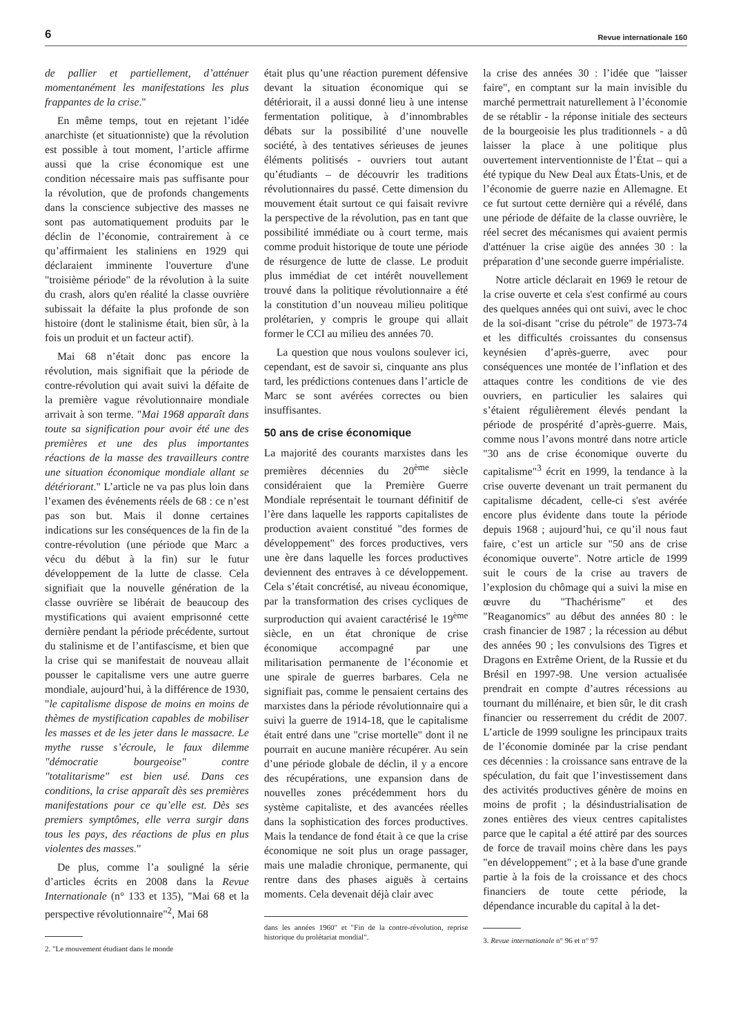6 Revue internationale 160
de pallier et partiellement, d’atténuer momentanément les manifestations les plus frappantes de la crise."
En même temps, tout en rejetant l’idée anarchiste (et situationniste) que la révolution est possible à tout moment, l’article affirme aussi que la crise économique est une condition nécessaire mais pas suffisante pour la révolution, que de profonds changements dans la conscience subjective des masses ne sont pas automatiquement produits par le déclin de l’économie, contrairement à ce qu’affirmaient les staliniens en 1929 qui déclaraient imminente l'ouverture d'une "troisième période" de la révolution à la suite du crash, alors qu'en réalité la classe ouvrière subissait la défaite la plus profonde de son histoire (dont le stalinisme était, bien sûr, à la fois un produit et un facteur actif).
Mai 68 n’était donc pas encore la révolution, mais signifiait que la période de contre-révolution qui avait suivi la défaite de la première vague révolutionnaire mondiale arrivait à son terme. "Mai 1968 apparaît dans toute sa signification pour avoir été une des premières et une des plus importantes réactions de la masse des travailleurs contre une situation économique mondiale allant se détériorant." L’article ne va pas plus loin dans l’examen des événements réels de 68 : ce n’est pas son but. Mais il donne certaines indications sur les conséquences de la fin de la contre-révolution (une période que Marc a vécu du début à la fin) sur le futur développement de la lutte de classe. Cela signifiait que la nouvelle génération de la classe ouvrière se libérait de beaucoup des mystifications qui avaient emprisonné cette dernière pendant la période précédente, surtout du stalinisme et de l’antifascisme, et bien que la crise qui se manifestait de nouveau allait pousser le capitalisme vers une autre guerre mondiale, aujourd’hui, à la différence de 1930, "le capitalisme dispose de moins en moins de thèmes de mystification capables de mobiliser les masses et de les jeter dans le massacre. Le mythe russe s’écroule, le faux dilemme "démocratie bourgeoise" contre "totalitarisme" est bien usé. Dans ces conditions, la crise apparaît dès ses premières manifestations pour ce qu’elle est. Dès ses premiers symptômes, elle verra surgir dans tous les pays, des réactions de plus en plus violentes des masses."
De plus, comme l’a souligné la série d’articles écrits en 2008 dans la Revue Internationale (n° 133 et 135), "Mai 68 et la perspective révolutionnaire"<sup>2</sup>, Mai 68
2. "Le mouvement étudiant dans le monde
était plus qu’une réaction purement défensive devant la situation économique qui se détériorait, il a aussi donné lieu à une intense fermentation politique, à d’innombrables débats sur la possibilité d’une nouvelle société, à des tentatives sérieuses de jeunes éléments politisés - ouvriers tout autant qu’étudiants – de découvrir les traditions révolutionnaires du passé. Cette dimension du mouvement était surtout ce qui faisait revivre la perspective de la révolution, pas en tant que possibilité immédiate ou à court terme, mais comme produit historique de toute une période de résurgence de lutte de classe. Le produit plus immédiat de cet intérêt nouvellement trouvé dans la politique révolutionnaire a été la constitution d’un nouveau milieu politique prolétarien, y compris le groupe qui allait former le CCI au milieu des années 70.
La question que nous voulons soulever ici, cependant, est de savoir si, cinquante ans plus tard, les prédictions contenues dans l’article de Marc se sont avérées correctes ou bien insuffisantes.
50 ans de crise économique
La majorité des courants marxistes dans les premières décennies du 20<sup>ème</sup> siècle considéraient que la Première Guerre Mondiale représentait le tournant définitif de l’ère dans laquelle les rapports capitalistes de production avaient constitué "des formes de développement" des forces productives, vers une ère dans laquelle les forces productives deviennent des entraves à ce développement. Cela s’était concrétisé, au niveau économique, par la transformation des crises cycliques de surproduction qui avaient caractérisé le 19<sup>ème</sup> siècle, en un état chronique de crise économique accompagné par une militarisation permanente de l’économie et une spirale de guerres barbares. Cela ne signifiait pas, comme le pensaient certains des marxistes dans la période révolutionnaire qui a suivi la guerre de 1914-18, que le capitalisme était entré dans une "crise mortelle" dont il ne pourrait en aucune manière récupérer. Au sein d’une période globale de déclin, il y a encore des récupérations, une expansion dans de nouvelles zones précédemment hors du système capitaliste, et des avancées réelles dans la sophistication des forces productives. Mais la tendance de fond était à ce que la crise économique ne soit plus un orage passager, mais une maladie chronique, permanente, qui rentre dans des phases aiguës à certains moments. Cela devenait déjà clair avec
dans les années 1960" et "Fin de la contre-révolution, reprise historique du prolétariat mondial".
la crise des années 30 : l’idée que "laisser faire", en comptant sur la main invisible du marché permettrait naturellement à l’économie de se rétablir - la réponse initiale des secteurs de la bourgeoisie les plus traditionnels - a dû laisser la place à une politique plus ouvertement interventionniste de l’État – qui a été typique du New Deal aux États-Unis, et de l’économie de guerre nazie en Allemagne. Et ce fut surtout cette dernière qui a révélé, dans une période de défaite de la classe ouvrière, le réel secret des mécanismes qui avaient permis d'atténuer la crise aigüe des années 30 : la préparation d’une seconde guerre impérialiste.
Notre article déclarait en 1969 le retour de la crise ouverte et cela s'est confirmé au cours des quelques années qui ont suivi, avec le choc de la soi-disant "crise du pétrole" de 1973-74 et les difficultés croissantes du consensus keynésien d’après-guerre, avec pour conséquences une montée de l’inflation et des attaques contre les conditions de vie des ouvriers, en particulier les salaires qui s’étaient régulièrement élevés pendant la période de prospérité d’après-guerre. Mais, comme nous l’avons montré dans notre article "30 ans de crise économique ouverte du capitalisme"<sup>3</sup> écrit en 1999, la tendance à la crise ouverte devenant un trait permanent du capitalisme décadent, celle-ci s'est avérée encore plus évidente dans toute la période depuis 1968 ; aujourd’hui, ce qu’il nous faut faire, c’est un article sur "50 ans de crise économique ouverte". Notre article de 1999 suit le cours de la crise au travers de l’explosion du chômage qui a suivi la mise en œuvre du "Thachérisme" et des "Reaganomics" au début des années 80 : le crash financier de 1987 ; la récession au début des années 90 ; les convulsions des Tigres et Dragons en Extrême Orient, de la Russie et du Brésil en 1997-98. Une version actualisée prendrait en compte d’autres récessions au tournant du millénaire, et bien sûr, le dit crash financier ou resserrement du crédit de 2007. L’article de 1999 souligne les principaux traits de l’économie dominée par la crise pendant ces décennies : la croissance sans entrave de la spéculation, du fait que l’investissement dans des activités productives génère de moins en moins de profit ; la désindustrialisation de zones entières des vieux centres capitalistes parce que le capital a été attiré par des sources de force de travail moins chère dans les pays "en développement" ; et à la base d'une grande partie à la fois de la croissance et des chocs financiers de toute cette période, la dépendance incurable du capital à la det-
3. Revue internationale n° 96 et n° 97